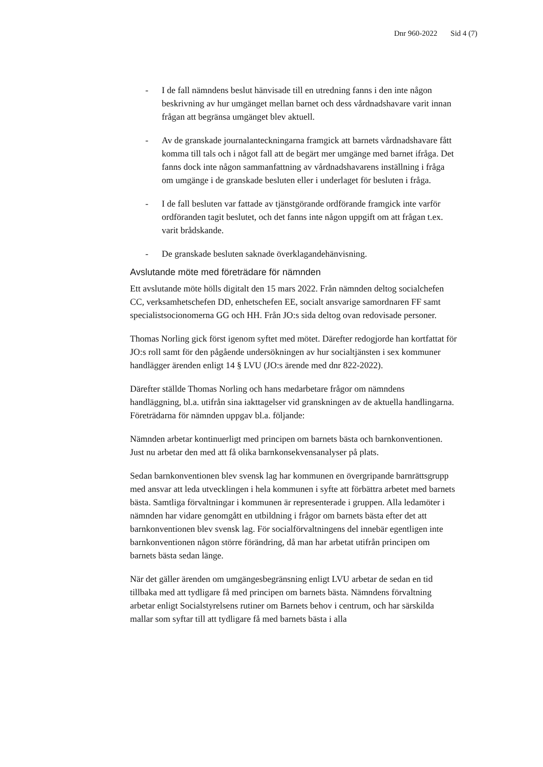Dnr 960-2022 Sid 4 (7)
- I de fall nämndens beslut hänvisade till en utredning fanns i den inte någon beskrivning av hur umgänget mellan barnet och dess vårdnadshavare varit innan frågan att begränsa umgänget blev aktuell.
- Av de granskade journalanteckningarna framgick att barnets vårdnadshavare fått komma till tals och i något fall att de begärt mer umgänge med barnet ifråga. Det fanns dock inte någon sammanfattning av vårdnadshavarens inställning i fråga om umgänge i de granskade besluten eller i underlaget för besluten i fråga.
- I de fall besluten var fattade av tjänstgörande ordförande framgick inte varför ordföranden tagit beslutet, och det fanns inte någon uppgift om att frågan t.ex. varit brådskande.
- De granskade besluten saknade överklagandehänvisning.
Avslutande möte med företrädare för nämnden
Ett avslutande möte hölls digitalt den 15 mars 2022. Från nämnden deltog socialchefen CC, verksamhetschefen DD, enhetschefen EE, socialt ansvarige samordnaren FF samt specialistsocionomerna GG och HH. Från JO:s sida deltog ovan redovisade personer.
Thomas Norling gick först igenom syftet med mötet. Därefter redogjorde han kortfattat för JO:s roll samt för den pågående undersökningen av hur socialtjänsten i sex kommuner handlägger ärenden enligt 14 § LVU (JO:s ärende med dnr 822-2022).
Därefter ställde Thomas Norling och hans medarbetare frågor om nämndens handläggning, bl.a. utifrån sina iakttagelser vid granskningen av de aktuella handlingarna. Företrädarna för nämnden uppgav bl.a. följande:
Nämnden arbetar kontinuerligt med principen om barnets bästa och barnkonventionen. Just nu arbetar den med att få olika barnkonsekvensanalyser på plats.
Sedan barnkonventionen blev svensk lag har kommunen en övergripande barnrättsgrupp med ansvar att leda utvecklingen i hela kommunen i syfte att förbättra arbetet med barnets bästa. Samtliga förvaltningar i kommunen är representerade i gruppen. Alla ledamöter i nämnden har vidare genomgått en utbildning i frågor om barnets bästa efter det att barnkonventionen blev svensk lag. För socialförvaltningens del innebär egentligen inte barnkonventionen någon större förändring, då man har arbetat utifrån principen om barnets bästa sedan länge.
När det gäller ärenden om umgängesbegränsning enligt LVU arbetar de sedan en tid tillbaka med att tydligare få med principen om barnets bästa. Nämndens förvaltning arbetar enligt Socialstyrelsens rutiner om Barnets behov i centrum, och har särskilda mallar som syftar till att tydligare få med barnets bästa i alla